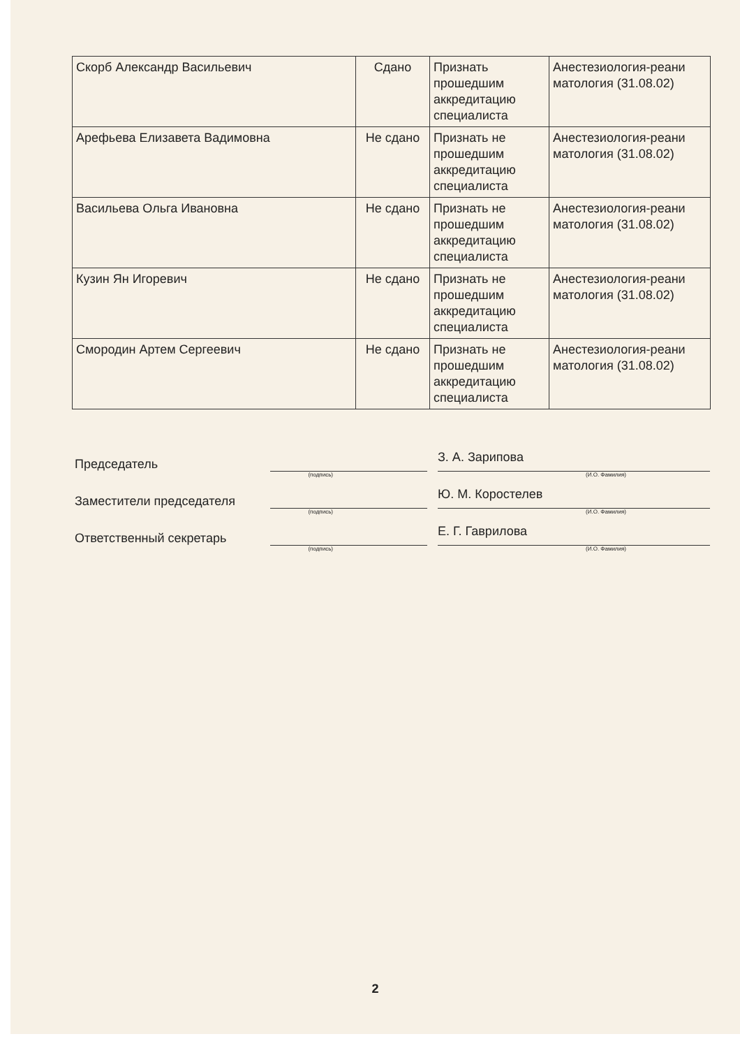| Скорб Александр Васильевич | Сдано | Признать прошедшим аккредитацию специалиста | Анестезиология-реани матология (31.08.02) |
| Арефьева Елизавета Вадимовна | Не сдано | Признать не прошедшим аккредитацию специалиста | Анестезиология-реани матология (31.08.02) |
| Васильева Ольга Ивановна | Не сдано | Признать не прошедшим аккредитацию специалиста | Анестезиология-реани матология (31.08.02) |
| Кузин Ян Игоревич | Не сдано | Признать не прошедшим аккредитацию специалиста | Анестезиология-реани матология (31.08.02) |
| Смородин Артем Сергеевич | Не сдано | Признать не прошедшим аккредитацию специалиста | Анестезиология-реани матология (31.08.02) |
Председатель
З. А. Зарипова
(подпись) (И.О. Фамилия)
Заместители председателя
Ю. М. Коростелев
(подпись) (И.О. Фамилия)
Ответственный секретарь
Е. Г. Гаврилова
(подпись) (И.О. Фамилия)
2